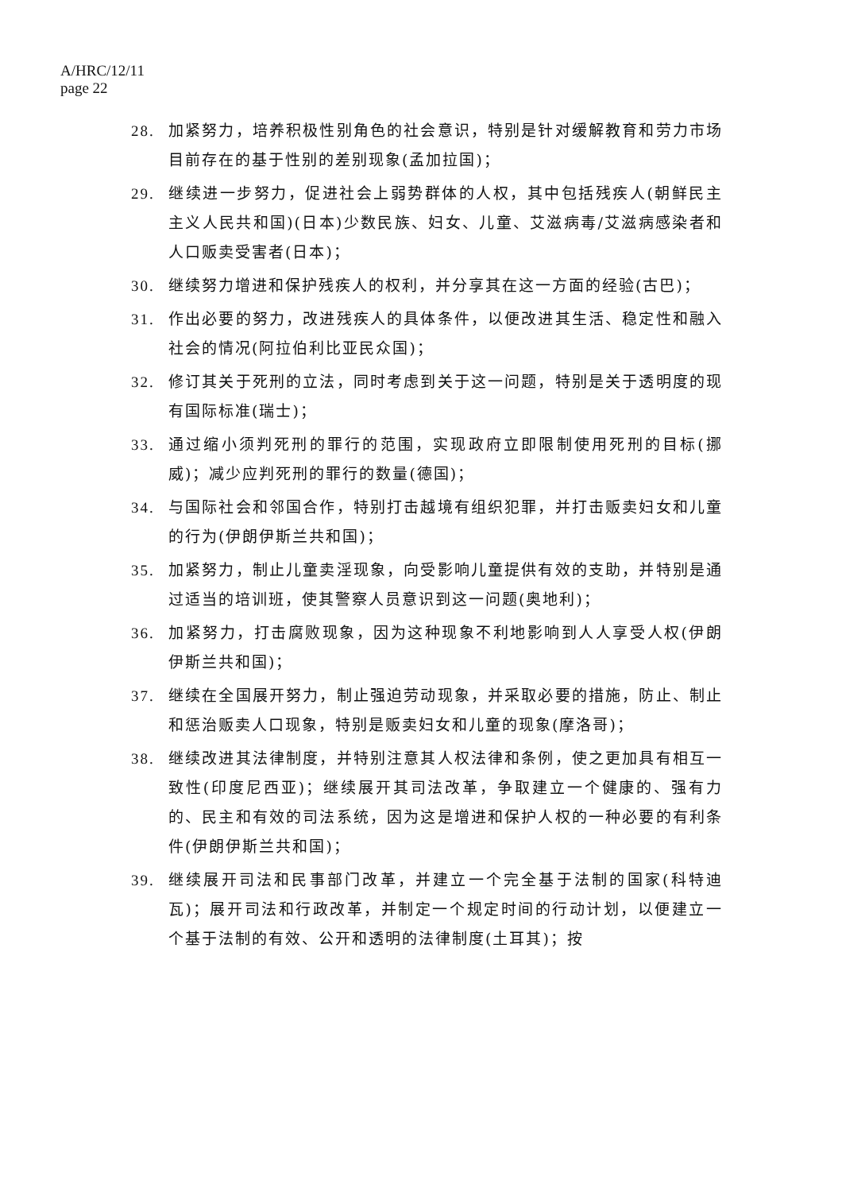A/HRC/12/11
page 22
28. 加紧努力，培养积极性别角色的社会意识，特别是针对缓解教育和劳力市场目前存在的基于性别的差别现象(孟加拉国)；
29. 继续进一步努力，促进社会上弱势群体的人权，其中包括残疾人(朝鲜民主主义人民共和国)(日本)少数民族、妇女、儿童、艾滋病毒/艾滋病感染者和人口贩卖受害者(日本)；
30. 继续努力增进和保护残疾人的权利，并分享其在这一方面的经验(古巴)；
31. 作出必要的努力，改进残疾人的具体条件，以便改进其生活、稳定性和融入社会的情况(阿拉伯利比亚民众国)；
32. 修订其关于死刑的立法，同时考虑到关于这一问题，特别是关于透明度的现有国际标准(瑞士)；
33. 通过缩小须判死刑的罪行的范围，实现政府立即限制使用死刑的目标(挪威)；减少应判死刑的罪行的数量(德国)；
34. 与国际社会和邻国合作，特别打击越境有组织犯罪，并打击贩卖妇女和儿童的行为(伊朗伊斯兰共和国)；
35. 加紧努力，制止儿童卖淫现象，向受影响儿童提供有效的支助，并特别是通过适当的培训班，使其警察人员意识到这一问题(奥地利)；
36. 加紧努力，打击腐败现象，因为这种现象不利地影响到人人享受人权(伊朗伊斯兰共和国)；
37. 继续在全国展开努力，制止强迫劳动现象，并采取必要的措施，防止、制止和惩治贩卖人口现象，特别是贩卖妇女和儿童的现象(摩洛哥)；
38. 继续改进其法律制度，并特别注意其人权法律和条例，使之更加具有相互一致性(印度尼西亚)；继续展开其司法改革，争取建立一个健康的、强有力的、民主和有效的司法系统，因为这是增进和保护人权的一种必要的有利条件(伊朗伊斯兰共和国)；
39. 继续展开司法和民事部门改革，并建立一个完全基于法制的国家(科特迪瓦)；展开司法和行政改革，并制定一个规定时间的行动计划，以便建立一个基于法制的有效、公开和透明的法律制度(土耳其)；按